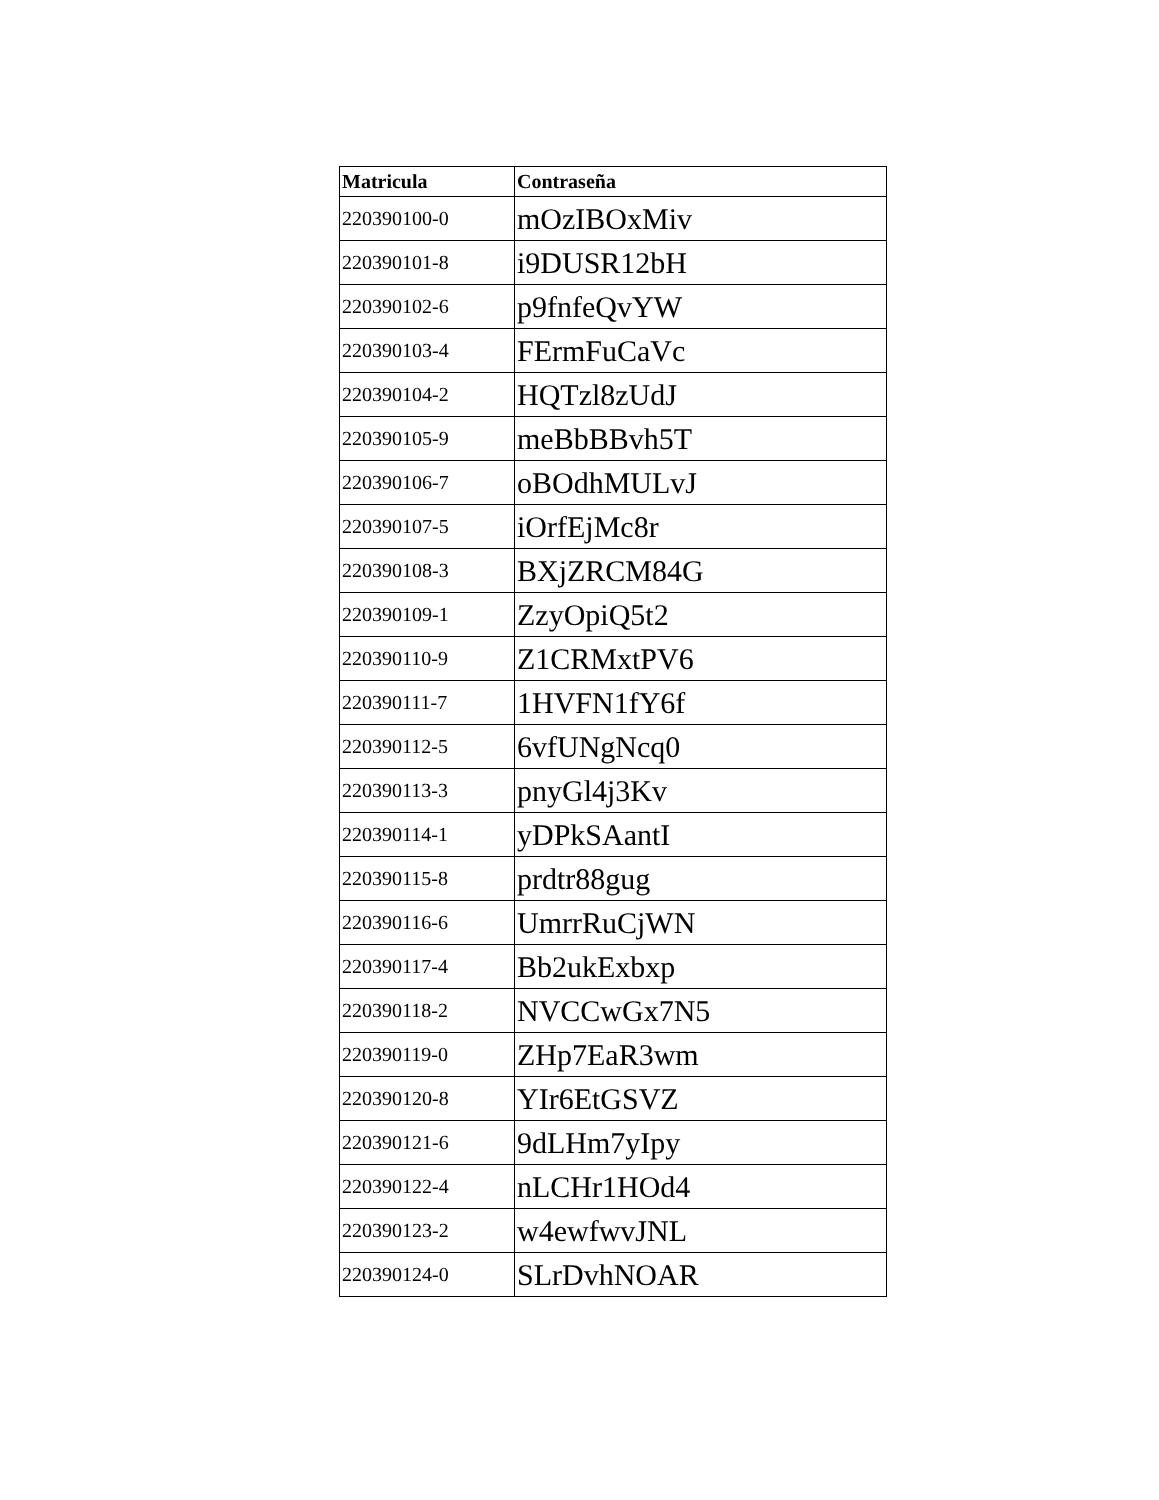| Matricula | Contraseña |
| --- | --- |
| 220390100-0 | mOzIBOxMiv |
| 220390101-8 | i9DUSR12bH |
| 220390102-6 | p9fnfeQvYW |
| 220390103-4 | FErmFuCaVc |
| 220390104-2 | HQTzl8zUdJ |
| 220390105-9 | meBbBBvh5T |
| 220390106-7 | oBOdhMULvJ |
| 220390107-5 | iOrfEjMc8r |
| 220390108-3 | BXjZRCM84G |
| 220390109-1 | ZzyOpiQ5t2 |
| 220390110-9 | Z1CRMxtPV6 |
| 220390111-7 | 1HVFN1fY6f |
| 220390112-5 | 6vfUNgNcq0 |
| 220390113-3 | pnyGl4j3Kv |
| 220390114-1 | yDPkSAantI |
| 220390115-8 | prdtr88gug |
| 220390116-6 | UmrrRuCjWN |
| 220390117-4 | Bb2ukExbxp |
| 220390118-2 | NVCCwGx7N5 |
| 220390119-0 | ZHp7EaR3wm |
| 220390120-8 | YIr6EtGSVZ |
| 220390121-6 | 9dLHm7yIpy |
| 220390122-4 | nLCHr1HOd4 |
| 220390123-2 | w4ewfwvJNL |
| 220390124-0 | SLrDvhNOAR |